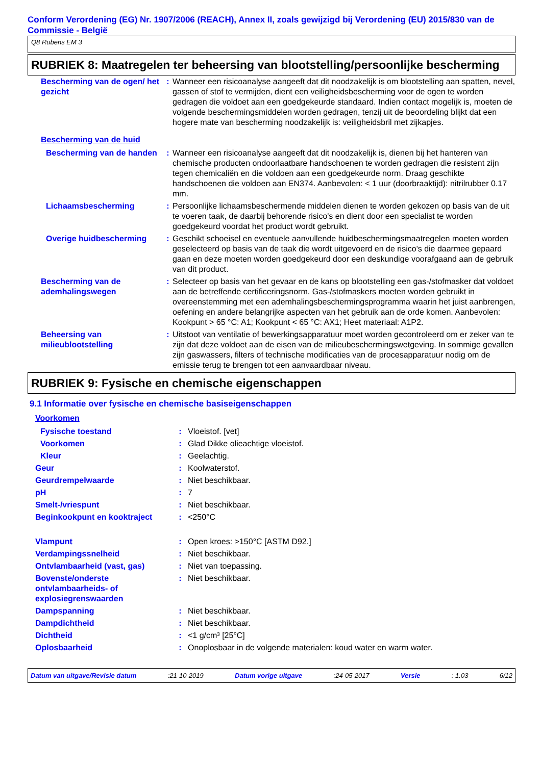Conform Verordening (EG) Nr. 1907/2006 (REACH), Annex II, zoals gewijzigd bij Verordening (EU) 2015/830 van de Commissie - België
Q8 Rubens EM 3
RUBRIEK 8: Maatregelen ter beheersing van blootstelling/persoonlijke bescherming
| Bescherming van de ogen/ het gezicht | : | Wanneer een risicoanalyse aangeeft dat dit noodzakelijk is om blootstelling aan spatten, nevel, gassen of stof te vermijden, dient een veiligheidsbescherming voor de ogen te worden gedragen die voldoet aan een goedgekeurde standaard. Indien contact mogelijk is, moeten de volgende beschermingsmiddelen worden gedragen, tenzij uit de beoordeling blijkt dat een hogere mate van bescherming noodzakelijk is: veiligheidsbril met zijkapjes. |
| Bescherming van de huid | | |
| Bescherming van de handen | : | Wanneer een risicoanalyse aangeeft dat dit noodzakelijk is, dienen bij het hanteren van chemische producten ondoorlaatbare handschoenen te worden gedragen die resistent zijn tegen chemicaliën en die voldoen aan een goedgekeurde norm. Draag geschikte handschoenen die voldoen aan EN374. Aanbevolen: < 1 uur (doorbraaktijd): nitrilrubber 0.17 mm. |
| Lichaamsbescherming | : | Persoonlijke lichaamsbeschermende middelen dienen te worden gekozen op basis van de uit te voeren taak, de daarbij behorende risico's en dient door een specialist te worden goedgekeurd voordat het product wordt gebruikt. |
| Overige huidbescherming | : | Geschikt schoeisel en eventuele aanvullende huidbeschermingsmaatregelen moeten worden geselecteerd op basis van de taak die wordt uitgevoerd en de risico's die daarmee gepaard gaan en deze moeten worden goedgekeurd door een deskundige voorafgaand aan de gebruik van dit product. |
| Bescherming van de ademhalingswegen | : | Selecteer op basis van het gevaar en de kans op blootstelling een gas-/stofmasker dat voldoet aan de betreffende certificeringsnorm. Gas-/stofmaskers moeten worden gebruikt in overeenstemming met een ademhalingsbeschermingsprogramma waarin het juist aanbrengen, oefening en andere belangrijke aspecten van het gebruik aan de orde komen. Aanbevolen: Kookpunt > 65 °C: A1; Kookpunt < 65 °C: AX1; Heet materiaal: A1P2. |
| Beheersing van milieublootstelling | : | Uitstoot van ventilatie of bewerkingsapparatuur moet worden gecontroleerd om er zeker van te zijn dat deze voldoet aan de eisen van de milieubeschermingswetgeving. In sommige gevallen zijn gaswassers, filters of technische modificaties van de procesapparatuur nodig om de emissie terug te brengen tot een aanvaardbaar niveau. |
RUBRIEK 9: Fysische en chemische eigenschappen
9.1 Informatie over fysische en chemische basiseigenschappen
| Voorkomen | | |
| Fysische toestand | : | Vloeistof. [vet] |
| Voorkomen | : | Glad Dikke olieachtige vloeistof. |
| Kleur | : | Geelachtig. |
| Geur | : | Koolwaterstof. |
| Geurdrempelwaarde | : | Niet beschikbaar. |
| pH | : | 7 |
| Smelt-/vriespunt | : | Niet beschikbaar. |
| Beginkookpunt en kooktraject | : | <250°C |
| Vlampunt | : | Open kroes: >150°C [ASTM D92.] |
| Verdampingssnelheid | : | Niet beschikbaar. |
| Ontvlambaarheid (vast, gas) | : | Niet van toepassing. |
| Bovenste/onderste ontvlambaarheids- of explosiegrenswaarden | : | Niet beschikbaar. |
| Dampspanning | : | Niet beschikbaar. |
| Dampdichtheid | : | Niet beschikbaar. |
| Dichtheid | : | <1 g/cm³ [25°C] |
| Oplosbaarheid | : | Onoplosbaar in de volgende materialen: koud water en warm water. |
Datum van uitgave/Revisie datum :21-10-2019 Datum vorige uitgave :24-05-2017 Versie : 1.03 6/12